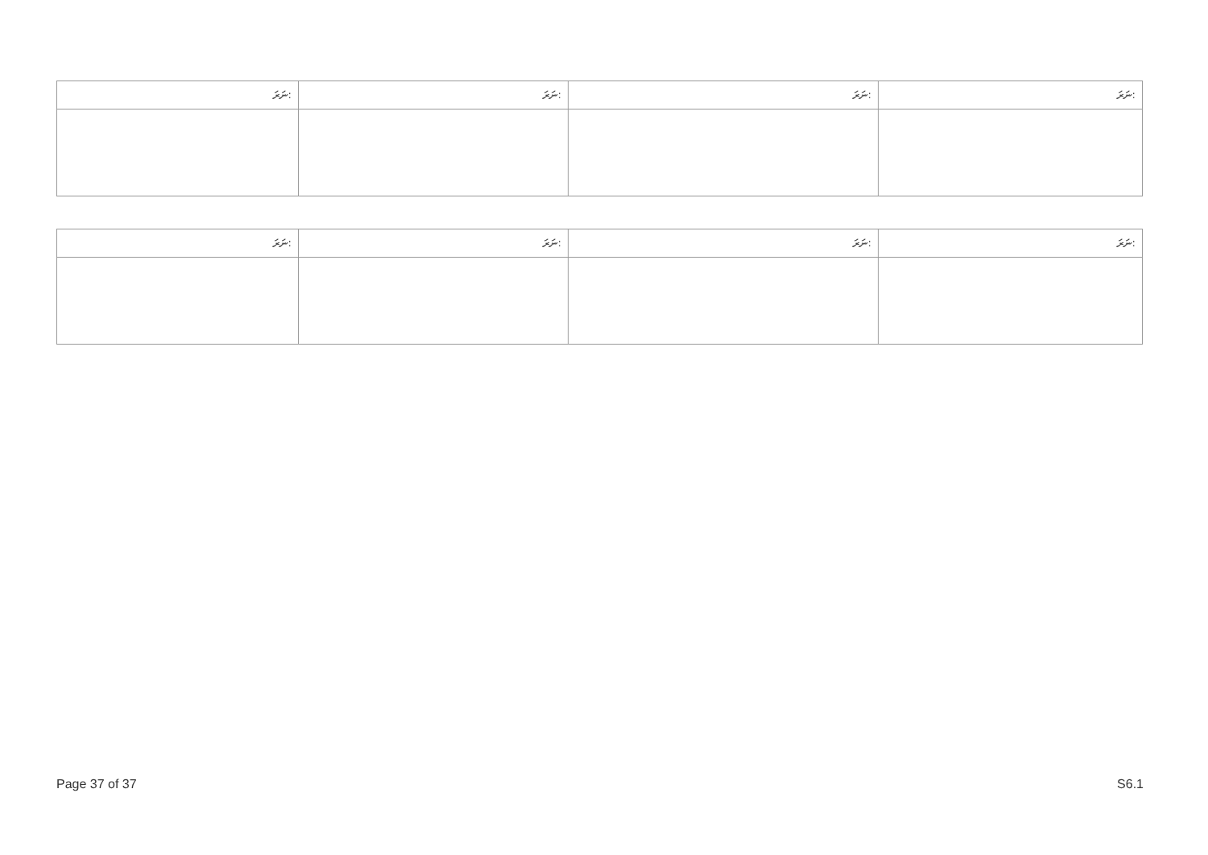| ނަރަ: | ނަރަ: | ނަރަ: | ނަރަ: |
| --- | --- | --- | --- |
| ނަރަ: | ނަރަ: | ނަރަ: | ނަރަ: |
| --- | --- | --- | --- |
Page 37 of 37 S6.1